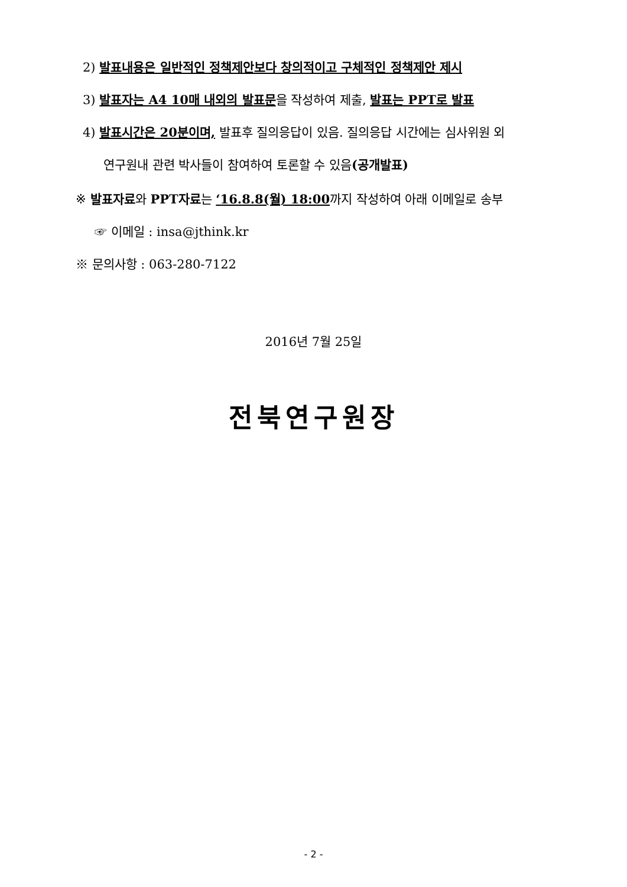2) 발표내용은 일반적인 정책제안보다 창의적이고 구체적인 정책제안 제시
3) 발표자는 A4 10매 내외의 발표문을 작성하여 제출, 발표는 PPT로 발표
4) 발표시간은 20분이며, 발표후 질의응답이 있음. 질의응답 시간에는 심사위원 외
연구원내 관련 박사들이 참여하여 토론할 수 있음(공개발표)
※ 발표자료와 PPT자료는 ‘16.8.8(월) 18:00까지 작성하여 아래 이메일로 송부
☞ 이메일 : insa@jthink.kr
※ 문의사항 : 063-280-7122
2016년 7월 25일
전북연구원장
- 2 -